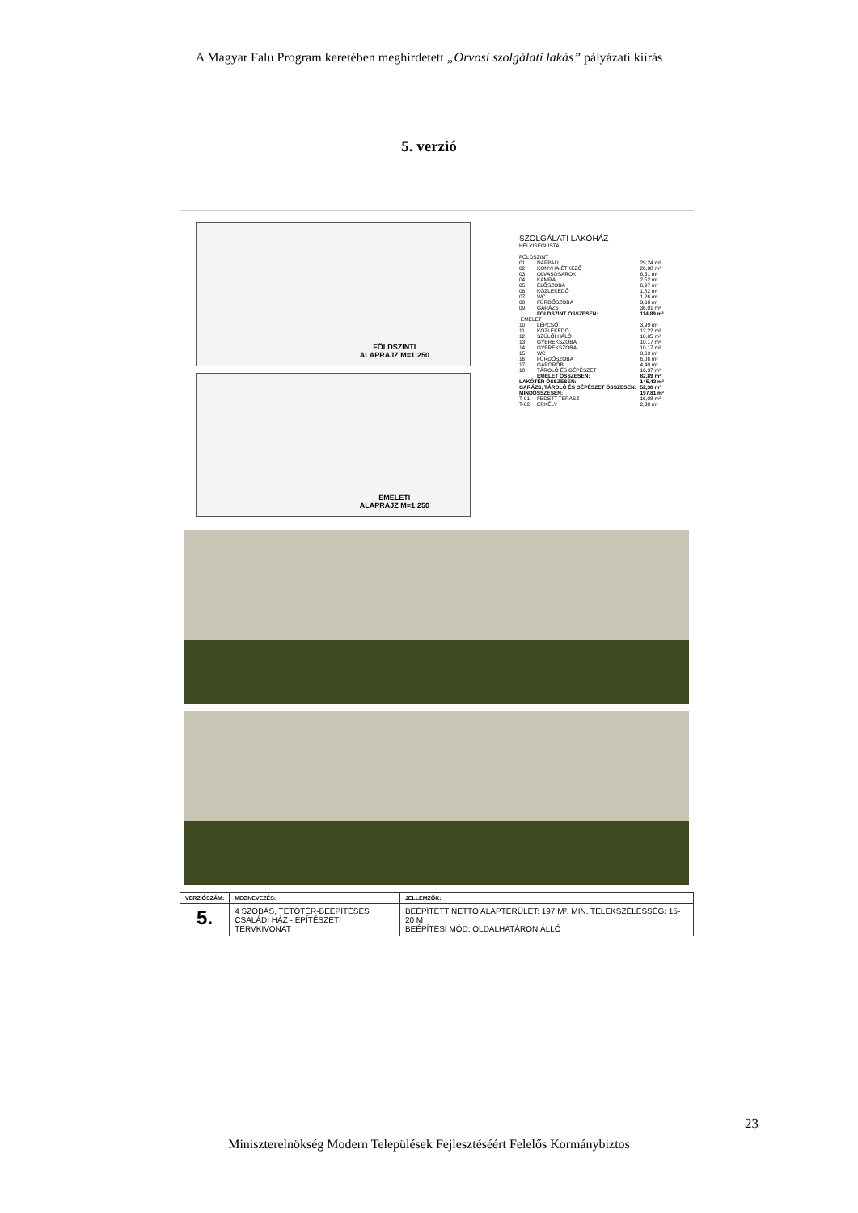A Magyar Falu Program keretében meghirdetett „Orvosi szolgálati lakás” pályázati kiírás
5. verzió
FÖLDSZINTI
ALAPRAJZ M=1:250
EMELETI
ALAPRAJZ M=1:250
SZOLGÁLATI LAKÓHÁZ
HELYISÉGLISTA:
| FÖLDSZINT | | |
| 01 | NAPPALI | 29,24 m² |
| 02 | KONYHA-ÉTKEZŐ | 26,88 m² |
| 03 | OLVASÓSAROK | 6,51 m² |
| 04 | KAMRA | 2,52 m² |
| 05 | ELŐSZOBA | 6,97 m² |
| 06 | KÖZLEKEDŐ | 1,82 m² |
| 07 | WC | 1,26 m² |
| 08 | FÜRDŐSZOBA | 3,68 m² |
| 09 | GARÁZS | 36,01 m² |
| | FÖLDSZINT ÖSSZESEN: | 114,89 m² |
| EMELET | | |
| 10 | LÉPCSŐ | 3,99 m² |
| 11 | KÖZLEKEDŐ | 12,22 m² |
| 12 | SZÜLŐI HÁLÓ | 18,85 m² |
| 13 | GYEREKSZOBA | 10,17 m² |
| 14 | GYEREKSZOBA | 10,17 m² |
| 15 | WC | 0,69 m² |
| 16 | FÜRDŐSZOBA | 6,06 m² |
| 17 | GARDRÓB | 4,40 m² |
| 18 | TÁROLÓ ÉS GÉPÉSZET | 16,37 m² |
| | EMELET ÖSSZESEN: | 82,89 m² |
| LAKÓTÉR ÖSSZESEN: | | 145,43 m² |
| GARÁZS, TÁROLÓ ÉS GÉPÉSZET ÖSSZESEN: | | 52,38 m² |
| MINDÖSSZESEN: | | 197,81 m² |
| T-01 | FEDETT TERASZ | 16,08 m² |
| T-02 | ERKÉLY | 2,38 m² |
| VERZIÓSZÁM: | MEGNEVEZÉS: | JELLEMZŐK: |
| --- | --- | --- |
| 5. | 4 SZOBÁS, TETŐTÉR-BEÉPÍTÉSES CSALÁDI HÁZ - ÉPÍTÉSZETI TERVKIVONAT | BEÉPÍTETT NETTÓ ALAPTERÜLET: 197 M², MIN. TELEKSZÉLESSÉG: 15-20 M BEÉPÍTÉSI MÓD: OLDALHATÁRON ÁLLÓ |
23
Miniszterelnökség Modern Települések Fejlesztéséért Felelős Kormánybiztos